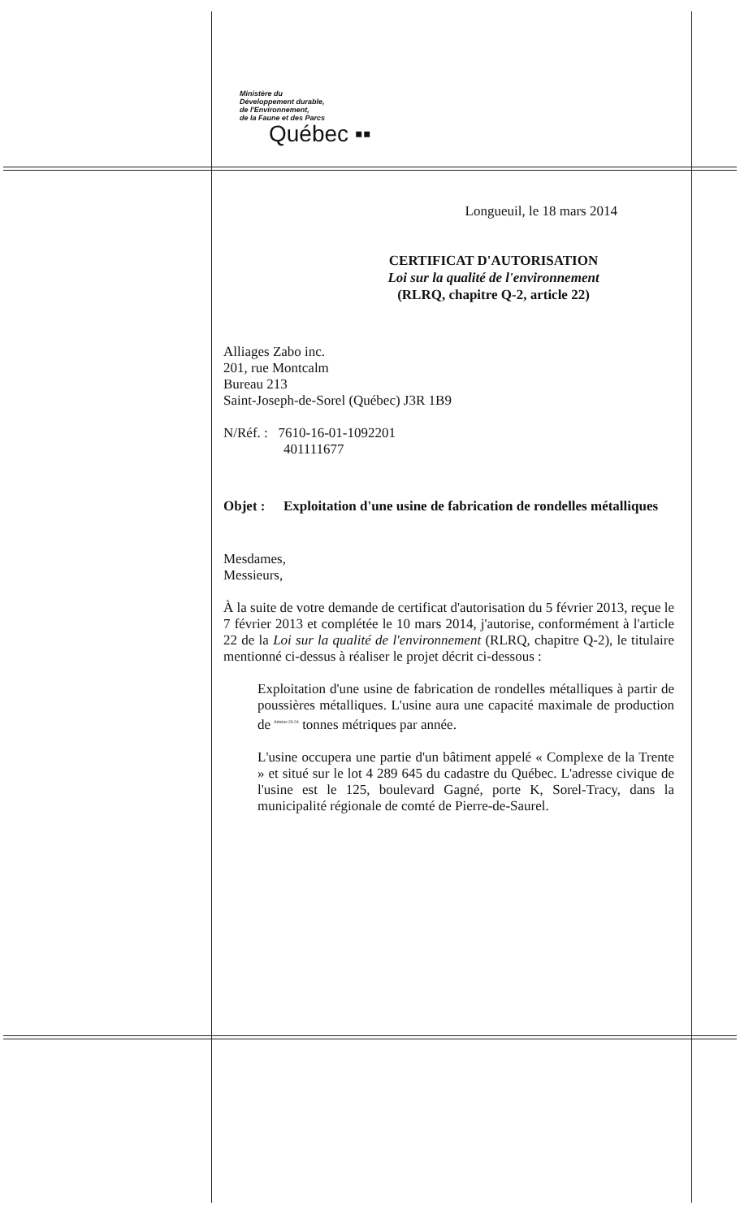Ministère du
Développement durable,
de l'Environnement,
de la Faune et des Parcs
Québec ▪▪
Longueuil, le 18 mars 2014
CERTIFICAT D'AUTORISATION
Loi sur la qualité de l'environnement
(RLRQ, chapitre Q-2, article 22)
Alliages Zabo inc.
201, rue Montcalm
Bureau 213
Saint-Joseph-de-Sorel (Québec) J3R 1B9
N/Réf. : 7610-16-01-1092201
401111677
Objet : Exploitation d'une usine de fabrication de rondelles métalliques
Mesdames,
Messieurs,
À la suite de votre demande de certificat d'autorisation du 5 février 2013, reçue le 7 février 2013 et complétée le 10 mars 2014, j'autorise, conformément à l'article 22 de la Loi sur la qualité de l'environnement (RLRQ, chapitre Q-2), le titulaire mentionné ci-dessus à réaliser le projet décrit ci-dessous :
Exploitation d'une usine de fabrication de rondelles métalliques à partir de poussières métalliques. L'usine aura une capacité maximale de production de <sup>Articles 23-24</sup> tonnes métriques par année.
L'usine occupera une partie d'un bâtiment appelé « Complexe de la Trente » et situé sur le lot 4 289 645 du cadastre du Québec. L'adresse civique de l'usine est le 125, boulevard Gagné, porte K, Sorel-Tracy, dans la municipalité régionale de comté de Pierre-de-Saurel.